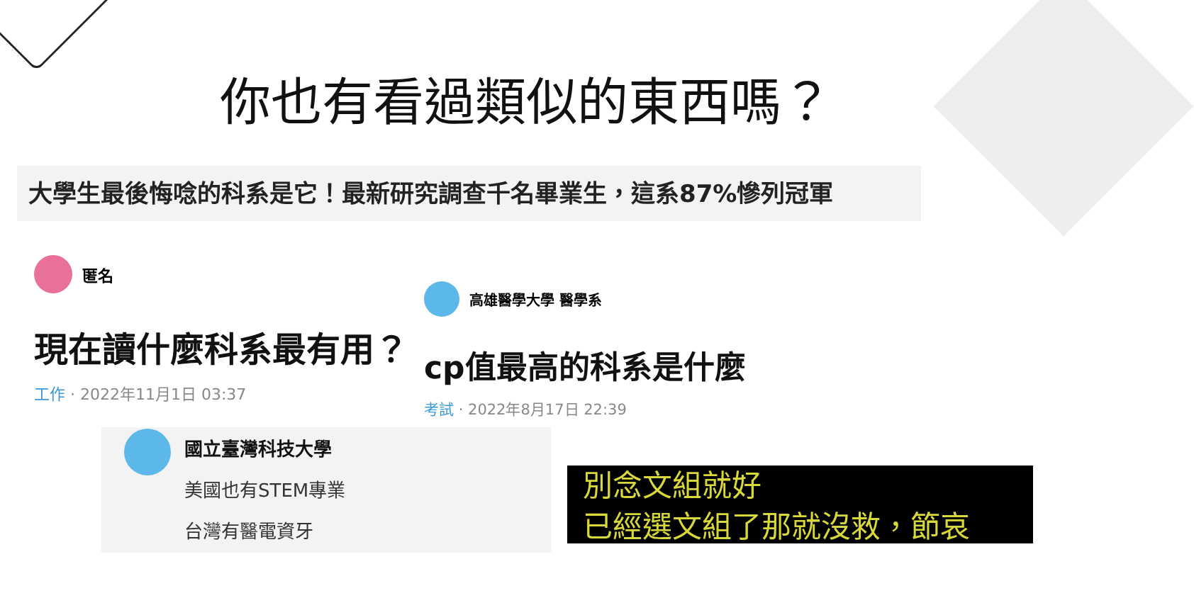你也有看過類似的東西嗎？
大學生最後悔唸的科系是它！最新研究調查千名畢業生，這系87%慘列冠軍
匿名
現在讀什麼科系最有用？
工作 · 2022年11月1日 03:37
高雄醫學大學 醫學系
cp值最高的科系是什麼
考試 · 2022年8月17日 22:39
國立臺灣科技大學
美國也有STEM專業
台灣有醫電資牙
別念文組就好
已經選文組了那就沒救，節哀